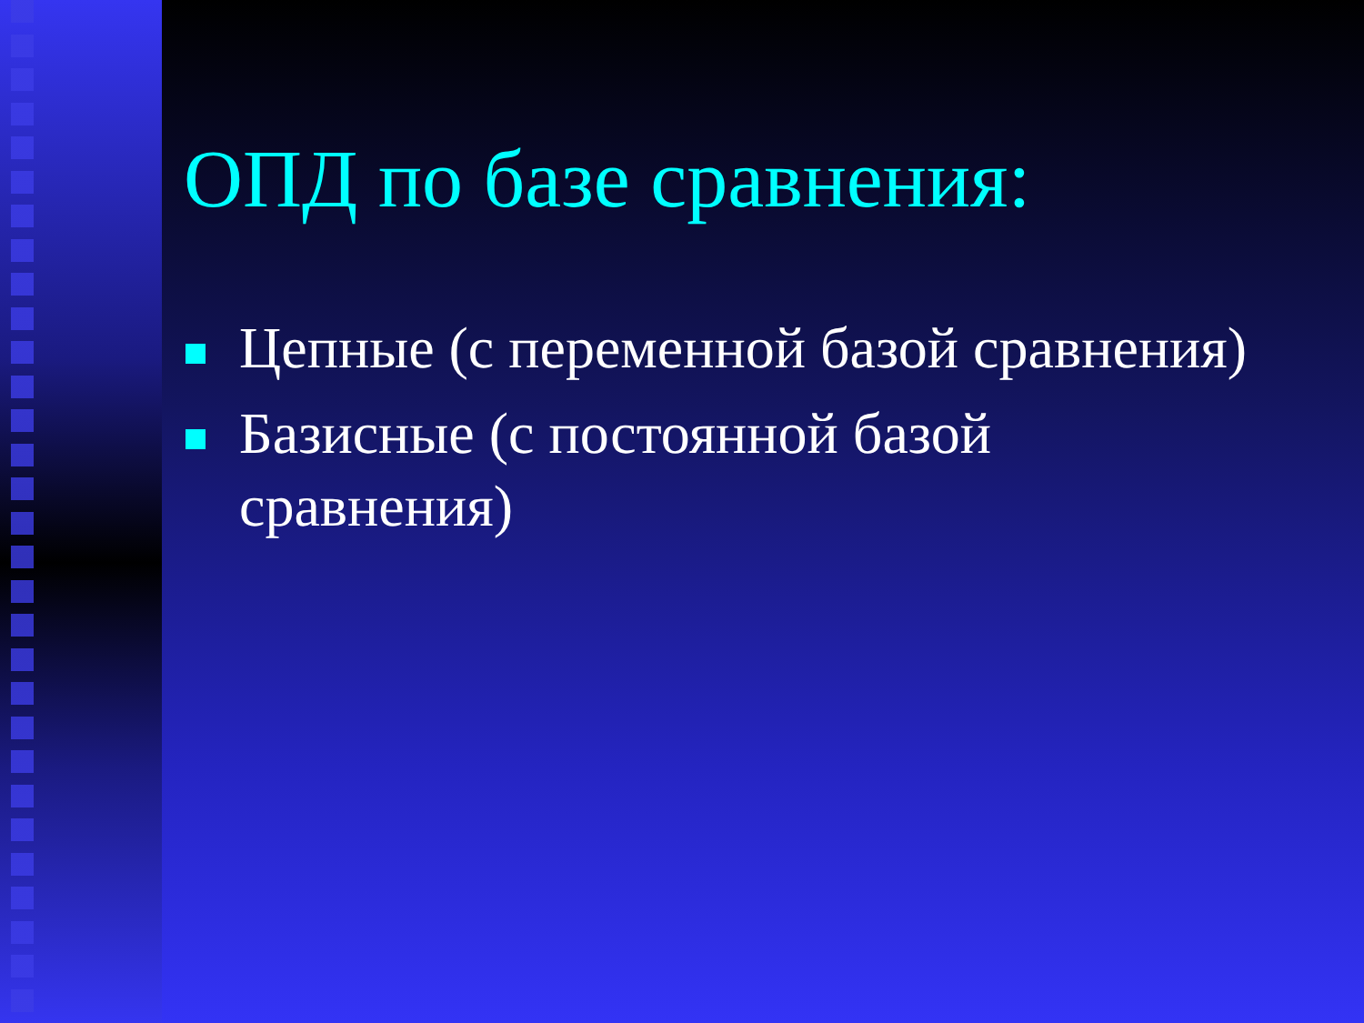ОПД по базе сравнения:
Цепные (с переменной базой сравнения)
Базисные (с постоянной базой
сравнения)